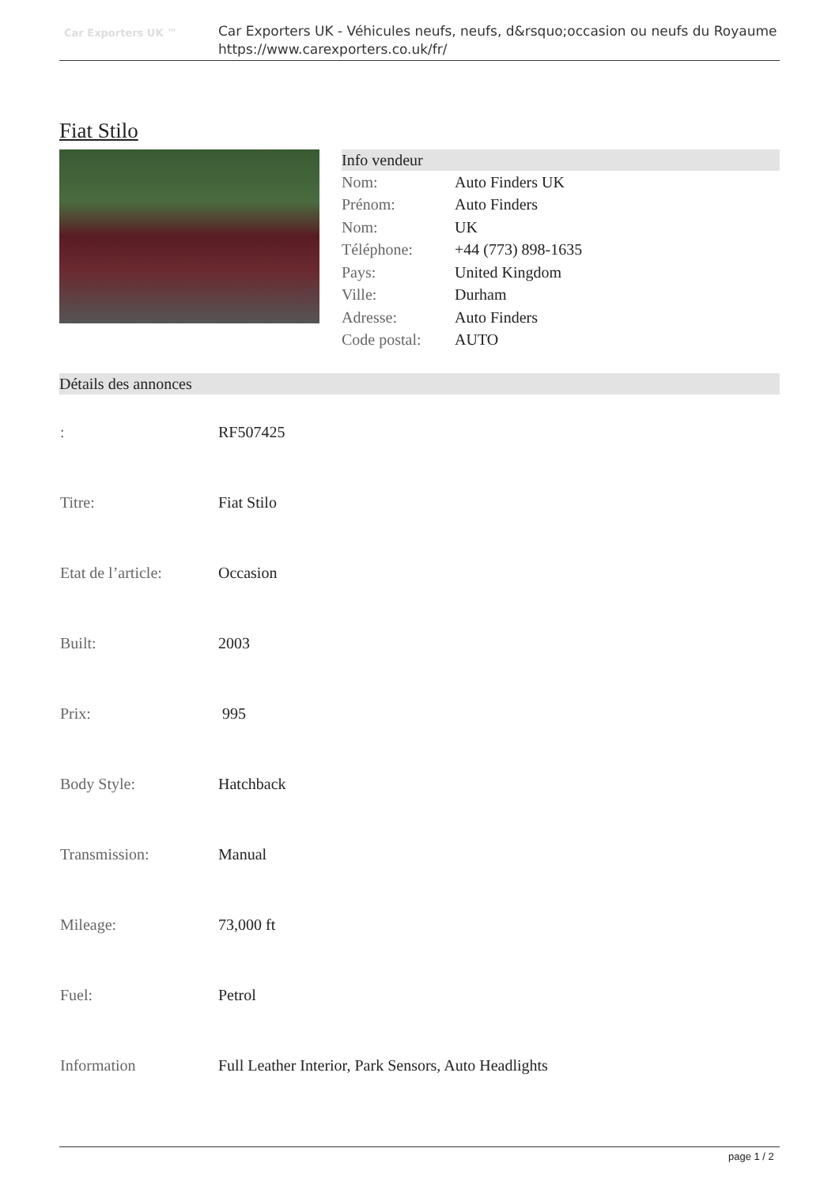Car Exporters UK ™
Car Exporters UK - Véhicules neufs, neufs, d&rsquo;occasion ou neufs du Royaume
https://www.carexporters.co.uk/fr/
Fiat Stilo
Info vendeur
| Nom: | Auto Finders UK |
| Prénom: | Auto Finders |
| Nom: | UK |
| Téléphone: | +44 (773) 898-1635 |
| Pays: | United Kingdom |
| Ville: | Durham |
| Adresse: | Auto Finders |
| Code postal: | AUTO |
Détails des annonces
| : | RF507425 |
| Titre: | Fiat Stilo |
| Etat de l’article: | Occasion |
| Built: | 2003 |
| Prix: | 995 |
| Body Style: | Hatchback |
| Transmission: | Manual |
| Mileage: | 73,000 ft |
| Fuel: | Petrol |
| Information | Full Leather Interior, Park Sensors, Auto Headlights |
page 1 / 2